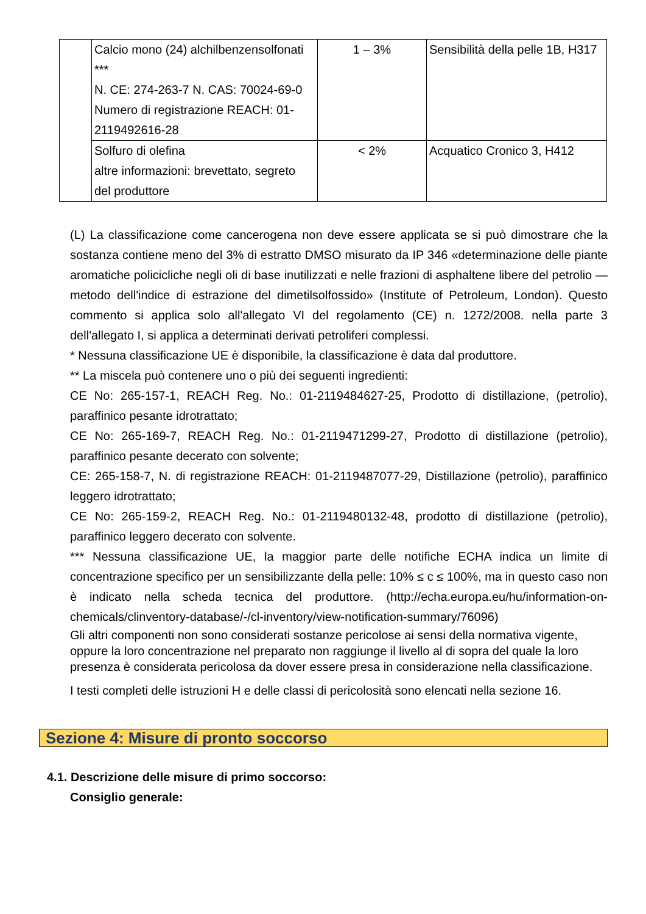| | Calcio mono (24) alchilbenzensolfonati *** N. CE: 274-263-7 N. CAS: 70024-69-0 Numero di registrazione REACH: 01-2119492616-28 | 1 – 3% | Sensibilità della pelle 1B, H317 |
| | Solfuro di olefina altre informazioni: brevettato, segreto del produttore | < 2% | Acquatico Cronico 3, H412 |
(L) La classificazione come cancerogena non deve essere applicata se si può dimostrare che la sostanza contiene meno del 3% di estratto DMSO misurato da IP 346 «determinazione delle piante aromatiche policicliche negli oli di base inutilizzati e nelle frazioni di asphaltene libere del petrolio — metodo dell'indice di estrazione del dimetilsolfossido» (Institute of Petroleum, London). Questo commento si applica solo all'allegato VI del regolamento (CE) n. 1272/2008. nella parte 3 dell'allegato I, si applica a determinati derivati petroliferi complessi.
* Nessuna classificazione UE è disponibile, la classificazione è data dal produttore.
** La miscela può contenere uno o più dei seguenti ingredienti:
CE No: 265-157-1, REACH Reg. No.: 01-2119484627-25, Prodotto di distillazione, (petrolio), paraffinico pesante idrotrattato;
CE No: 265-169-7, REACH Reg. No.: 01-2119471299-27, Prodotto di distillazione (petrolio), paraffinico pesante decerato con solvente;
CE: 265-158-7, N. di registrazione REACH: 01-2119487077-29, Distillazione (petrolio), paraffinico leggero idrotrattato;
CE No: 265-159-2, REACH Reg. No.: 01-2119480132-48, prodotto di distillazione (petrolio), paraffinico leggero decerato con solvente.
*** Nessuna classificazione UE, la maggior parte delle notifiche ECHA indica un limite di concentrazione specifico per un sensibilizzante della pelle: 10% ≤ c ≤ 100%, ma in questo caso non è indicato nella scheda tecnica del produttore. (http://echa.europa.eu/hu/information-on-chemicals/clinventory-database/-/cl-inventory/view-notification-summary/76096)
Gli altri componenti non sono considerati sostanze pericolose ai sensi della normativa vigente, oppure la loro concentrazione nel preparato non raggiunge il livello al di sopra del quale la loro presenza è considerata pericolosa da dover essere presa in considerazione nella classificazione.
I testi completi delle istruzioni H e delle classi di pericolosità sono elencati nella sezione 16.
Sezione 4: Misure di pronto soccorso
4.1. Descrizione delle misure di primo soccorso:
Consiglio generale: